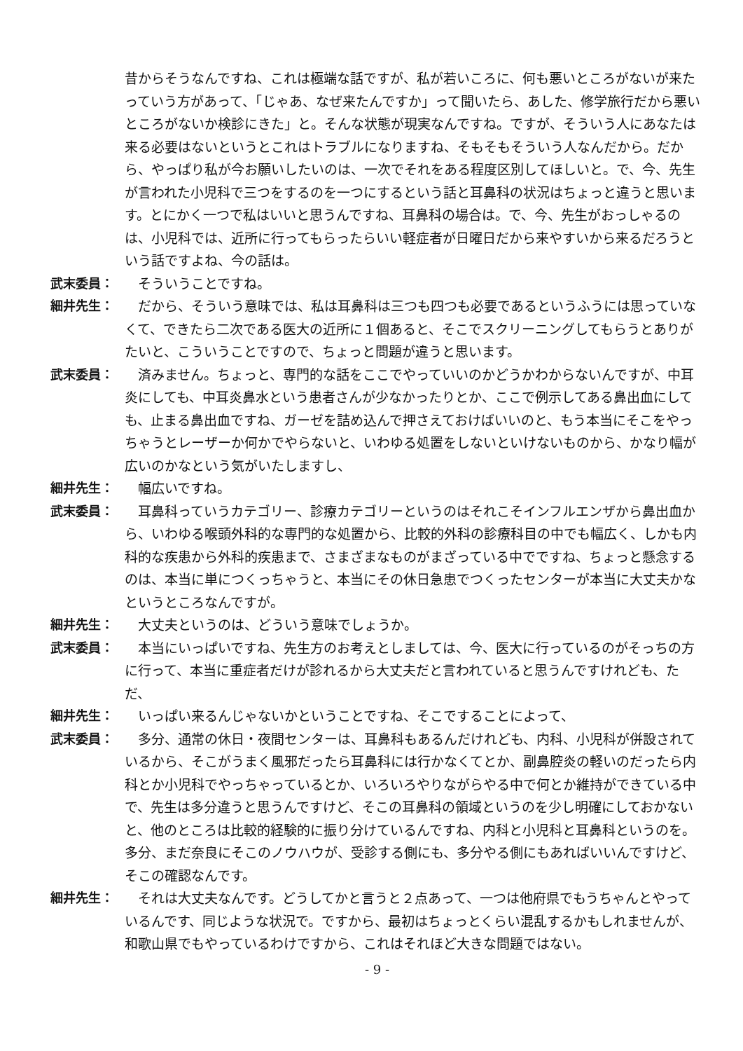昔からそうなんですね、これは極端な話ですが、私が若いころに、何も悪いところがないが来たっていう方があって、「じゃあ、なぜ来たんですか」って聞いたら、あした、修学旅行だから悪いところがないか検診にきた」と。そんな状態が現実なんですね。ですが、そういう人にあなたは来る必要はないというとこれはトラブルになりますね、そもそもそういう人なんだから。だから、やっぱり私が今お願いしたいのは、一次でそれをある程度区別してほしいと。で、今、先生が言われた小児科で三つをするのを一つにするという話と耳鼻科の状況はちょっと違うと思います。とにかく一つで私はいいと思うんですね、耳鼻科の場合は。で、今、先生がおっしゃるのは、小児科では、近所に行ってもらったらいい軽症者が日曜日だから来やすいから来るだろうという話ですよね、今の話は。
武末委員： そういうことですね。
細井先生： だから、そういう意味では、私は耳鼻科は三つも四つも必要であるというふうには思っていなくて、できたら二次である医大の近所に１個あると、そこでスクリーニングしてもらうとありがたいと、こういうことですので、ちょっと問題が違うと思います。
武末委員： 済みません。ちょっと、専門的な話をここでやっていいのかどうかわからないんですが、中耳炎にしても、中耳炎鼻水という患者さんが少なかったりとか、ここで例示してある鼻出血にしても、止まる鼻出血ですね、ガーゼを詰め込んで押さえておけばいいのと、もう本当にそこをやっちゃうとレーザーか何かでやらないと、いわゆる処置をしないといけないものから、かなり幅が広いのかなという気がいたしますし、
細井先生： 幅広いですね。
武末委員： 耳鼻科っていうカテゴリー、診療カテゴリーというのはそれこそインフルエンザから鼻出血から、いわゆる喉頭外科的な専門的な処置から、比較的外科の診療科目の中でも幅広く、しかも内科的な疾患から外科的疾患まで、さまざまなものがまざっている中でですね、ちょっと懸念するのは、本当に単につくっちゃうと、本当にその休日急患でつくったセンターが本当に大丈夫かなというところなんですが。
細井先生： 大丈夫というのは、どういう意味でしょうか。
武末委員： 本当にいっぱいですね、先生方のお考えとしましては、今、医大に行っているのがそっちの方に行って、本当に重症者だけが診れるから大丈夫だと言われていると思うんですけれども、ただ、
細井先生： いっぱい来るんじゃないかということですね、そこですることによって、
武末委員： 多分、通常の休日・夜間センターは、耳鼻科もあるんだけれども、内科、小児科が併設されているから、そこがうまく風邪だったら耳鼻科には行かなくてとか、副鼻腔炎の軽いのだったら内科とか小児科でやっちゃっているとか、いろいろやりながらやる中で何とか維持ができている中で、先生は多分違うと思うんですけど、そこの耳鼻科の領域というのを少し明確にしておかないと、他のところは比較的経験的に振り分けているんですね、内科と小児科と耳鼻科というのを。多分、まだ奈良にそこのノウハウが、受診する側にも、多分やる側にもあればいいんですけど、そこの確認なんです。
細井先生： それは大丈夫なんです。どうしてかと言うと２点あって、一つは他府県でもうちゃんとやっているんです、同じような状況で。ですから、最初はちょっとくらい混乱するかもしれませんが、和歌山県でもやっているわけですから、これはそれほど大きな問題ではない。
- 9 -